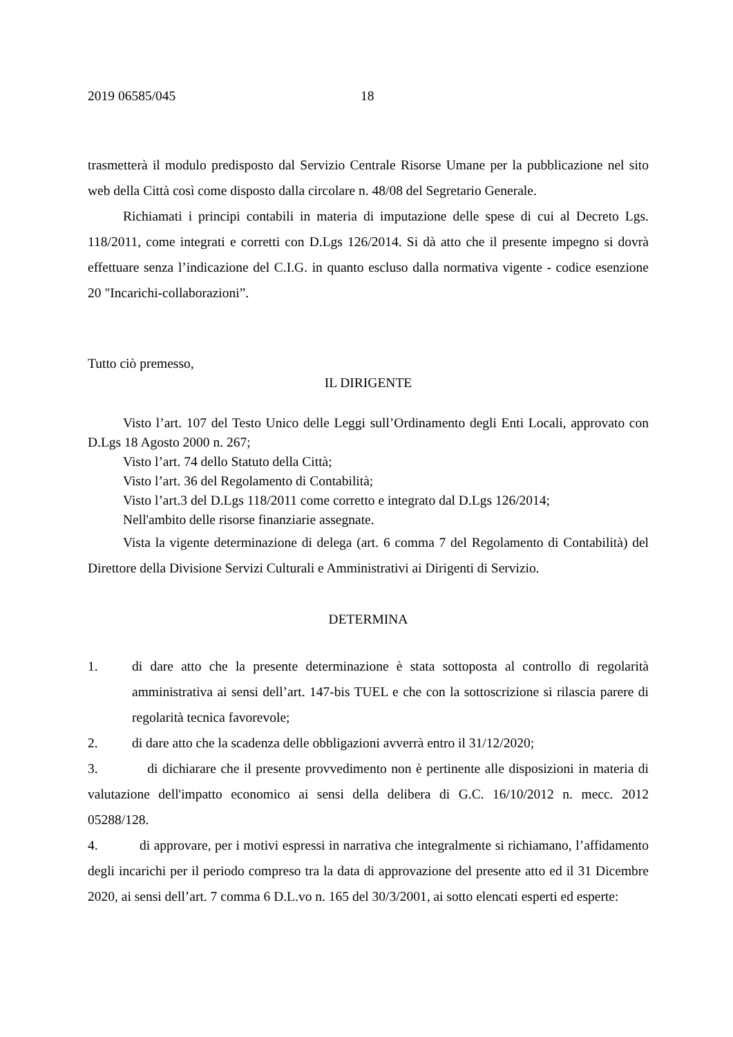2019 06585/045 18
trasmetterà il modulo predisposto dal Servizio Centrale Risorse Umane per la pubblicazione nel sito web della Città così come disposto dalla circolare n. 48/08 del Segretario Generale.
Richiamati i principi contabili in materia di imputazione delle spese di cui al Decreto Lgs. 118/2011, come integrati e corretti con D.Lgs 126/2014. Si dà atto che il presente impegno si dovrà effettuare senza l’indicazione del C.I.G. in quanto escluso dalla normativa vigente - codice esenzione 20 "Incarichi-collaborazioni”.
Tutto ciò premesso,
IL DIRIGENTE
Visto l’art. 107 del Testo Unico delle Leggi sull’Ordinamento degli Enti Locali, approvato con D.Lgs 18 Agosto 2000 n. 267;
Visto l’art. 74 dello Statuto della Città;
Visto l’art. 36 del Regolamento di Contabilità;
Visto l’art.3 del D.Lgs 118/2011 come corretto e integrato dal D.Lgs 126/2014;
Nell'ambito delle risorse finanziarie assegnate.
Vista la vigente determinazione di delega (art. 6 comma 7 del Regolamento di Contabilità) del Direttore della Divisione Servizi Culturali e Amministrativi ai Dirigenti di Servizio.
DETERMINA
1. di dare atto che la presente determinazione è stata sottoposta al controllo di regolarità amministrativa ai sensi dell’art. 147-bis TUEL e che con la sottoscrizione si rilascia parere di regolarità tecnica favorevole;
2. di dare atto che la scadenza delle obbligazioni avverrà entro il 31/12/2020;
3. di dichiarare che il presente provvedimento non è pertinente alle disposizioni in materia di valutazione dell'impatto economico ai sensi della delibera di G.C. 16/10/2012 n. mecc. 2012 05288/128.
4. di approvare, per i motivi espressi in narrativa che integralmente si richiamano, l’affidamento degli incarichi per il periodo compreso tra la data di approvazione del presente atto ed il 31 Dicembre 2020, ai sensi dell’art. 7 comma 6 D.L.vo n. 165 del 30/3/2001, ai sotto elencati esperti ed esperte: